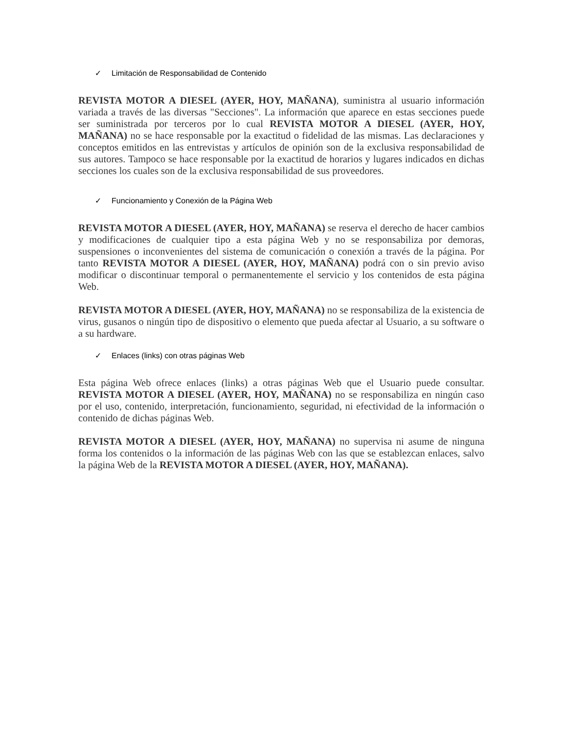✓ Limitación de Responsabilidad de Contenido
REVISTA MOTOR A DIESEL (AYER, HOY, MAÑANA), suministra al usuario información variada a través de las diversas "Secciones". La información que aparece en estas secciones puede ser suministrada por terceros por lo cual REVISTA MOTOR A DIESEL (AYER, HOY, MAÑANA) no se hace responsable por la exactitud o fidelidad de las mismas. Las declaraciones y conceptos emitidos en las entrevistas y artículos de opinión son de la exclusiva responsabilidad de sus autores. Tampoco se hace responsable por la exactitud de horarios y lugares indicados en dichas secciones los cuales son de la exclusiva responsabilidad de sus proveedores.
✓ Funcionamiento y Conexión de la Página Web
REVISTA MOTOR A DIESEL (AYER, HOY, MAÑANA) se reserva el derecho de hacer cambios y modificaciones de cualquier tipo a esta página Web y no se responsabiliza por demoras, suspensiones o inconvenientes del sistema de comunicación o conexión a través de la página. Por tanto REVISTA MOTOR A DIESEL (AYER, HOY, MAÑANA) podrá con o sin previo aviso modificar o discontinuar temporal o permanentemente el servicio y los contenidos de esta página Web.
REVISTA MOTOR A DIESEL (AYER, HOY, MAÑANA) no se responsabiliza de la existencia de virus, gusanos o ningún tipo de dispositivo o elemento que pueda afectar al Usuario, a su software o a su hardware.
✓ Enlaces (links) con otras páginas Web
Esta página Web ofrece enlaces (links) a otras páginas Web que el Usuario puede consultar. REVISTA MOTOR A DIESEL (AYER, HOY, MAÑANA) no se responsabiliza en ningún caso por el uso, contenido, interpretación, funcionamiento, seguridad, ni efectividad de la información o contenido de dichas páginas Web.
REVISTA MOTOR A DIESEL (AYER, HOY, MAÑANA) no supervisa ni asume de ninguna forma los contenidos o la información de las páginas Web con las que se establezcan enlaces, salvo la página Web de la REVISTA MOTOR A DIESEL (AYER, HOY, MAÑANA).